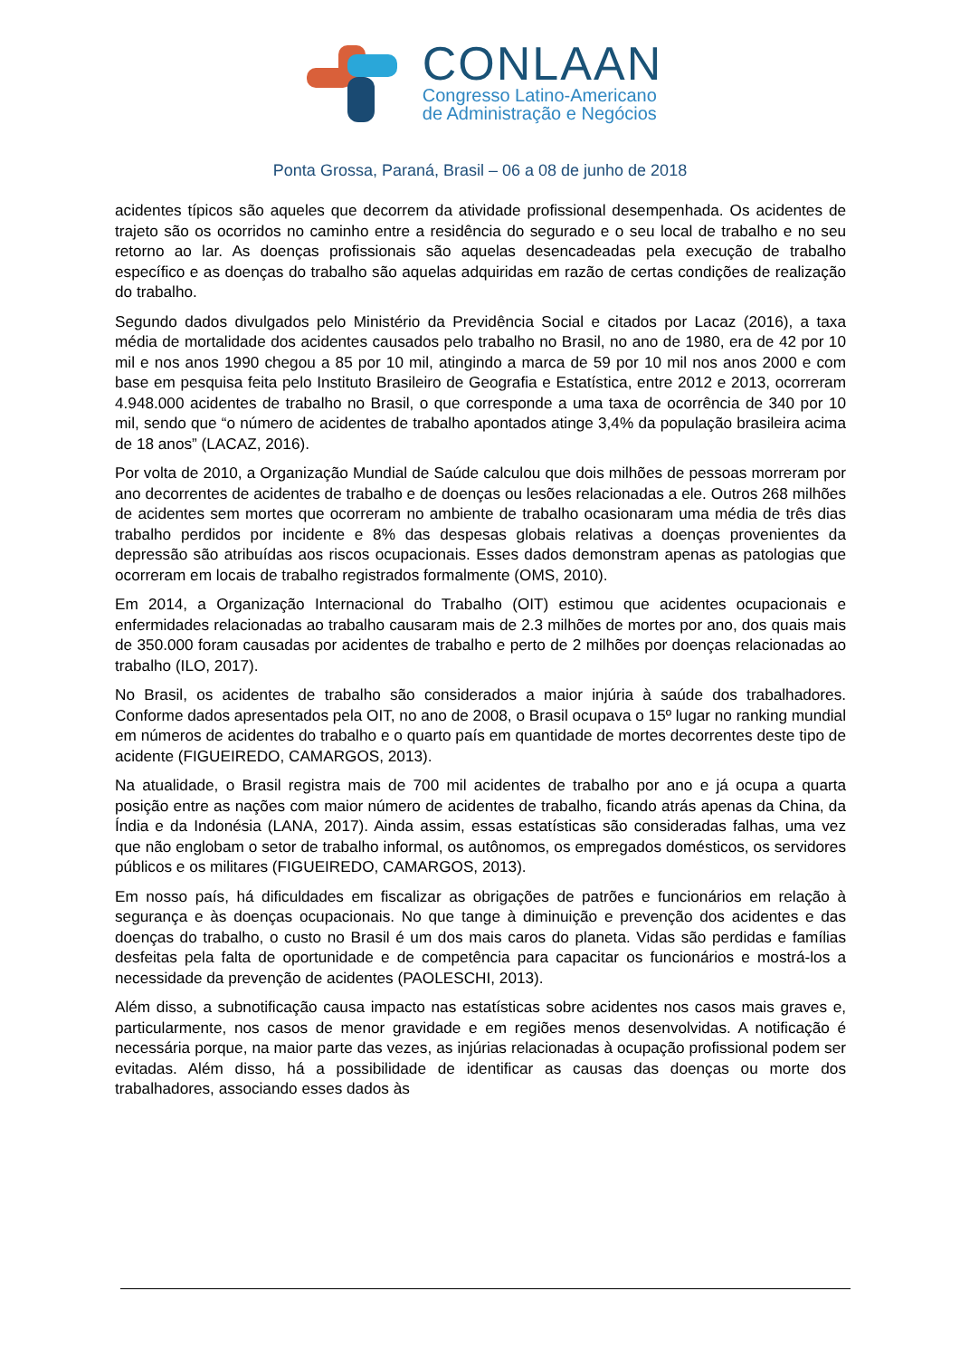CONLAAN
Congresso Latino-Americano
de Administração e Negócios
Ponta Grossa, Paraná, Brasil – 06 a 08 de junho de 2018
acidentes típicos são aqueles que decorrem da atividade profissional desempenhada. Os acidentes de trajeto são os ocorridos no caminho entre a residência do segurado e o seu local de trabalho e no seu retorno ao lar. As doenças profissionais são aquelas desencadeadas pela execução de trabalho específico e as doenças do trabalho são aquelas adquiridas em razão de certas condições de realização do trabalho.
Segundo dados divulgados pelo Ministério da Previdência Social e citados por Lacaz (2016), a taxa média de mortalidade dos acidentes causados pelo trabalho no Brasil, no ano de 1980, era de 42 por 10 mil e nos anos 1990 chegou a 85 por 10 mil, atingindo a marca de 59 por 10 mil nos anos 2000 e com base em pesquisa feita pelo Instituto Brasileiro de Geografia e Estatística, entre 2012 e 2013, ocorreram 4.948.000 acidentes de trabalho no Brasil, o que corresponde a uma taxa de ocorrência de 340 por 10 mil, sendo que “o número de acidentes de trabalho apontados atinge 3,4% da população brasileira acima de 18 anos” (LACAZ, 2016).
Por volta de 2010, a Organização Mundial de Saúde calculou que dois milhões de pessoas morreram por ano decorrentes de acidentes de trabalho e de doenças ou lesões relacionadas a ele. Outros 268 milhões de acidentes sem mortes que ocorreram no ambiente de trabalho ocasionaram uma média de três dias trabalho perdidos por incidente e 8% das despesas globais relativas a doenças provenientes da depressão são atribuídas aos riscos ocupacionais. Esses dados demonstram apenas as patologias que ocorreram em locais de trabalho registrados formalmente (OMS, 2010).
Em 2014, a Organização Internacional do Trabalho (OIT) estimou que acidentes ocupacionais e enfermidades relacionadas ao trabalho causaram mais de 2.3 milhões de mortes por ano, dos quais mais de 350.000 foram causadas por acidentes de trabalho e perto de 2 milhões por doenças relacionadas ao trabalho (ILO, 2017).
No Brasil, os acidentes de trabalho são considerados a maior injúria à saúde dos trabalhadores. Conforme dados apresentados pela OIT, no ano de 2008, o Brasil ocupava o 15º lugar no ranking mundial em números de acidentes do trabalho e o quarto país em quantidade de mortes decorrentes deste tipo de acidente (FIGUEIREDO, CAMARGOS, 2013).
Na atualidade, o Brasil registra mais de 700 mil acidentes de trabalho por ano e já ocupa a quarta posição entre as nações com maior número de acidentes de trabalho, ficando atrás apenas da China, da Índia e da Indonésia (LANA, 2017). Ainda assim, essas estatísticas são consideradas falhas, uma vez que não englobam o setor de trabalho informal, os autônomos, os empregados domésticos, os servidores públicos e os militares (FIGUEIREDO, CAMARGOS, 2013).
Em nosso país, há dificuldades em fiscalizar as obrigações de patrões e funcionários em relação à segurança e às doenças ocupacionais. No que tange à diminuição e prevenção dos acidentes e das doenças do trabalho, o custo no Brasil é um dos mais caros do planeta. Vidas são perdidas e famílias desfeitas pela falta de oportunidade e de competência para capacitar os funcionários e mostrá-los a necessidade da prevenção de acidentes (PAOLESCHI, 2013).
Além disso, a subnotificação causa impacto nas estatísticas sobre acidentes nos casos mais graves e, particularmente, nos casos de menor gravidade e em regiões menos desenvolvidas. A notificação é necessária porque, na maior parte das vezes, as injúrias relacionadas à ocupação profissional podem ser evitadas. Além disso, há a possibilidade de identificar as causas das doenças ou morte dos trabalhadores, associando esses dados às